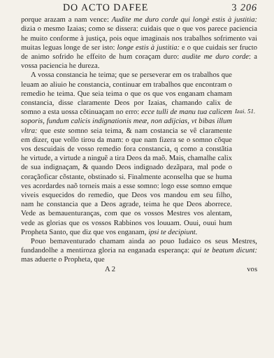DO ACTO DAFEE 3 206
porque arazam a nam vence: Audite me duro corde qui longè estis à justitia: dizia o mesmo Izaias; como se dissera: cuidais que o que vos parece paciencia he muito conforme à justiça, pois oque imaginais nos trabalhos sofrimento vai muitas leguas longe de ser isto: longe estis à justitia: e o que cuidais ser fructo de animo sofrido he effeito de hum coraçam duro: audite me duro corde: a vossa paciencia he dureza.
A vossa constancia he teima; que se perseverar em os trabalhos que leuam ao aliuio he constancia, continuar em trabalhos que encontram o remedio he teima. Que seia teima o que os que vos enganam chamam constancia, disse claramente Deos por Izaias, chamando calix de somno a esta uossa cõtinuaçam no erro: ecce tulli de manu tua calicem soporis, fundum calicis indignationis meæ, non adijcias, vt bibas illum vltra: que este somno seia teima, & nam costancia se vê claramente em dizer, que vollo tirou da mam: o que nam fizera se o somno cõque vos descuidais de vosso remedio fora constancia, q como a constãtia he virtude, a virtude a ninguẽ a tira Deos da maõ. Mais, chamalhe calix de sua indignaçam, & quando Deos indignado dezãpara, mal pode o coraçãoficar cõstante, obstinado si. Finalmente aconselha que se huma ves acordardes naõ torneis mais a esse somno: logo esse somno emque viveis esquecidos do remedio, que Deos vos mandou em seu filho, nam he constancia que a Deos agrade, teima he que Deos aborrece. Vede as bemauenturanças, com que os vossos Mestres vos alentam, vede as glorias que os vossos Rabbinos vos louuam. Ouui, ouui hum Propheta Santo, que diz que vos enganam, ipsi te decipiunt.
Izai. 51.
Pouo bemaventurado chamam ainda ao pouo Iudaico os seus Mestres, fundandolhe a mentiroza gloria na enganada esperança: qui te beatum dicunt: mas aduerte o Propheta, que
A 2 vos